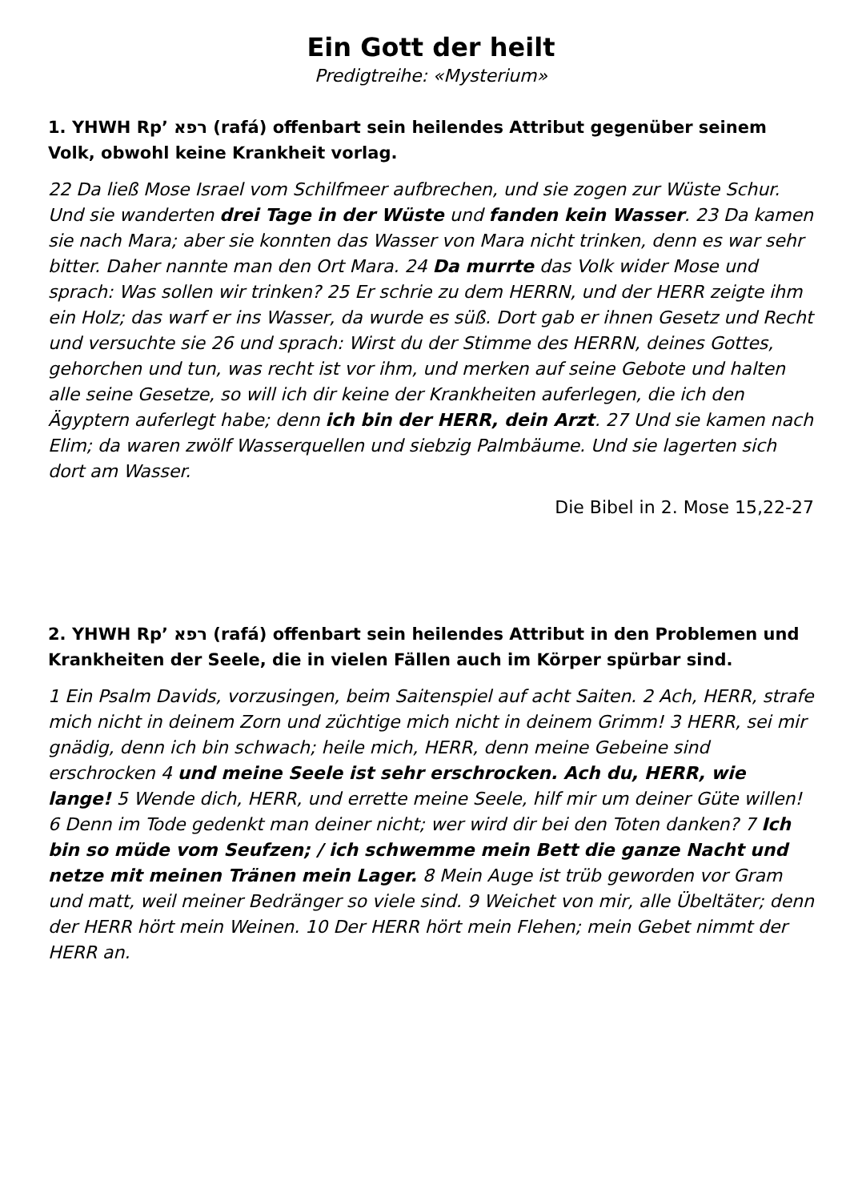Ein Gott der heilt
Predigtreihe: «Mysterium»
1. YHWH Rp’ רפא (rafá) offenbart sein heilendes Attribut gegenüber seinem Volk, obwohl keine Krankheit vorlag.
22 Da ließ Mose Israel vom Schilfmeer aufbrechen, und sie zogen zur Wüste Schur. Und sie wanderten drei Tage in der Wüste und fanden kein Wasser. 23 Da kamen sie nach Mara; aber sie konnten das Wasser von Mara nicht trinken, denn es war sehr bitter. Daher nannte man den Ort Mara. 24 Da murrte das Volk wider Mose und sprach: Was sollen wir trinken? 25 Er schrie zu dem HERRN, und der HERR zeigte ihm ein Holz; das warf er ins Wasser, da wurde es süß. Dort gab er ihnen Gesetz und Recht und versuchte sie 26 und sprach: Wirst du der Stimme des HERRN, deines Gottes, gehorchen und tun, was recht ist vor ihm, und merken auf seine Gebote und halten alle seine Gesetze, so will ich dir keine der Krankheiten auferlegen, die ich den Ägyptern auferlegt habe; denn ich bin der HERR, dein Arzt. 27 Und sie kamen nach Elim; da waren zwölf Wasserquellen und siebzig Palmbäume. Und sie lagerten sich dort am Wasser.
Die Bibel in 2. Mose 15,22-27
2. YHWH Rp’ רפא (rafá) offenbart sein heilendes Attribut in den Problemen und Krankheiten der Seele, die in vielen Fällen auch im Körper spürbar sind.
1 Ein Psalm Davids, vorzusingen, beim Saitenspiel auf acht Saiten. 2 Ach, HERR, strafe mich nicht in deinem Zorn und züchtige mich nicht in deinem Grimm! 3 HERR, sei mir gnädig, denn ich bin schwach; heile mich, HERR, denn meine Gebeine sind erschrocken 4 und meine Seele ist sehr erschrocken. Ach du, HERR, wie lange! 5 Wende dich, HERR, und errette meine Seele, hilf mir um deiner Güte willen! 6 Denn im Tode gedenkt man deiner nicht; wer wird dir bei den Toten danken? 7 Ich bin so müde vom Seufzen; / ich schwemme mein Bett die ganze Nacht und netze mit meinen Tränen mein Lager. 8 Mein Auge ist trüb geworden vor Gram und matt, weil meiner Bedränger so viele sind. 9 Weichet von mir, alle Übeltäter; denn der HERR hört mein Weinen. 10 Der HERR hört mein Flehen; mein Gebet nimmt der HERR an.